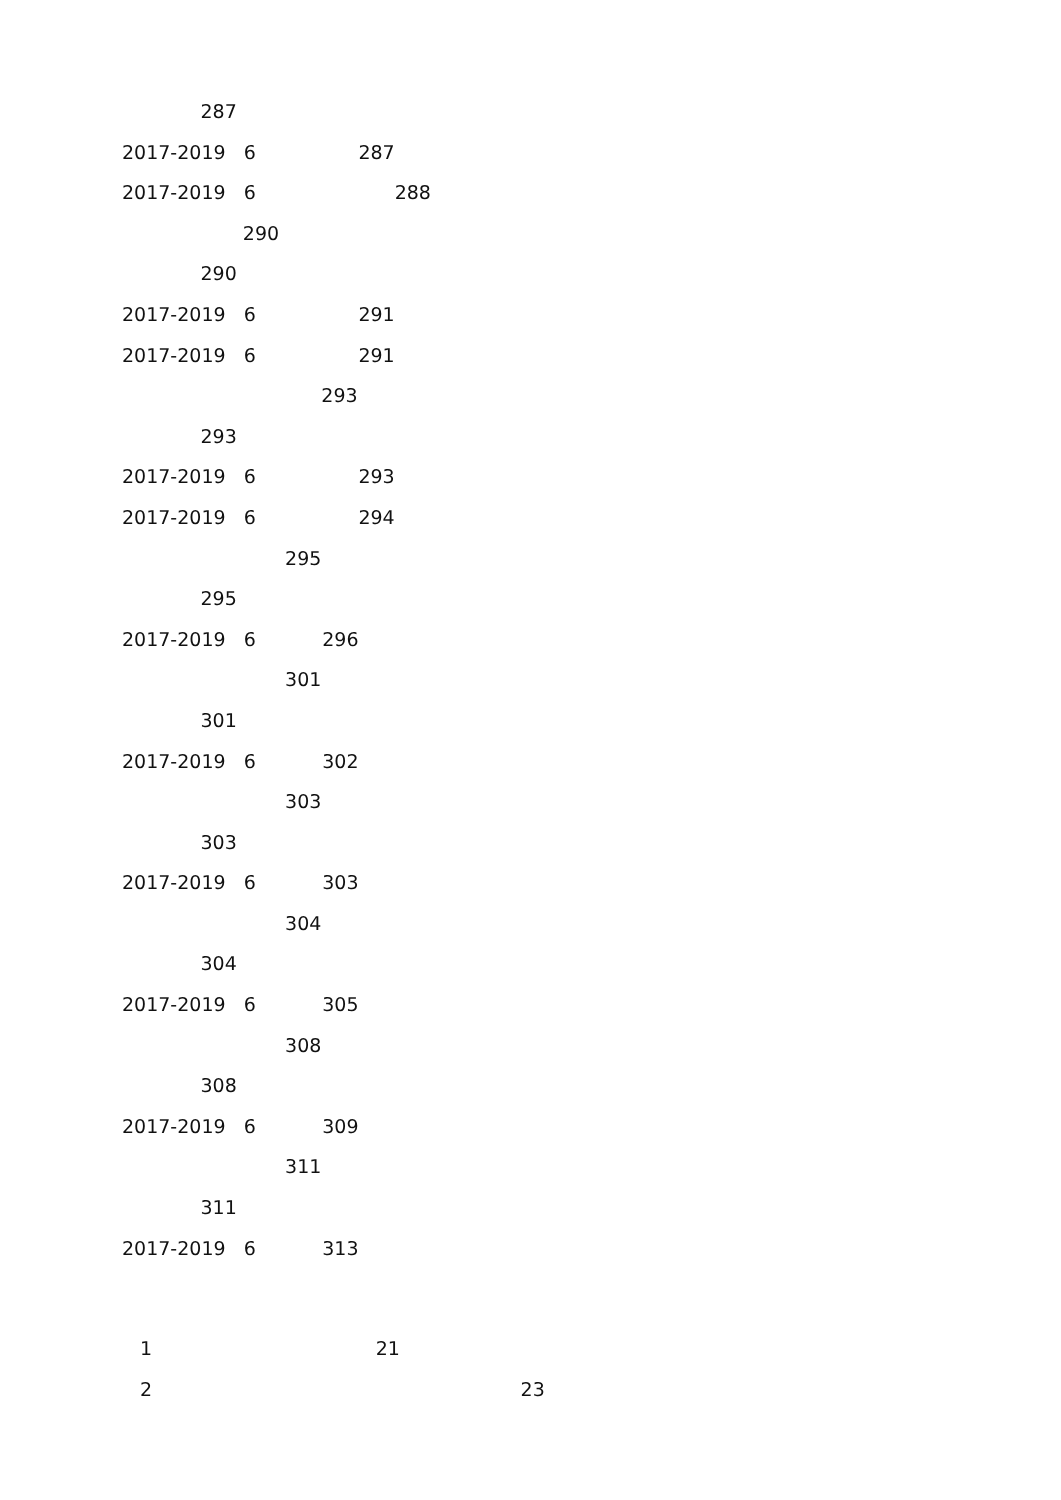287
2017-2019 6 287
2017-2019 6 288
290
290
2017-2019 6 291
2017-2019 6 291
293
293
2017-2019 6 293
2017-2019 6 294
295
295
2017-2019 6 296
301
301
2017-2019 6 302
303
303
2017-2019 6 303
304
304
2017-2019 6 305
308
308
2017-2019 6 309
311
311
2017-2019 6 313
1 21
2 23